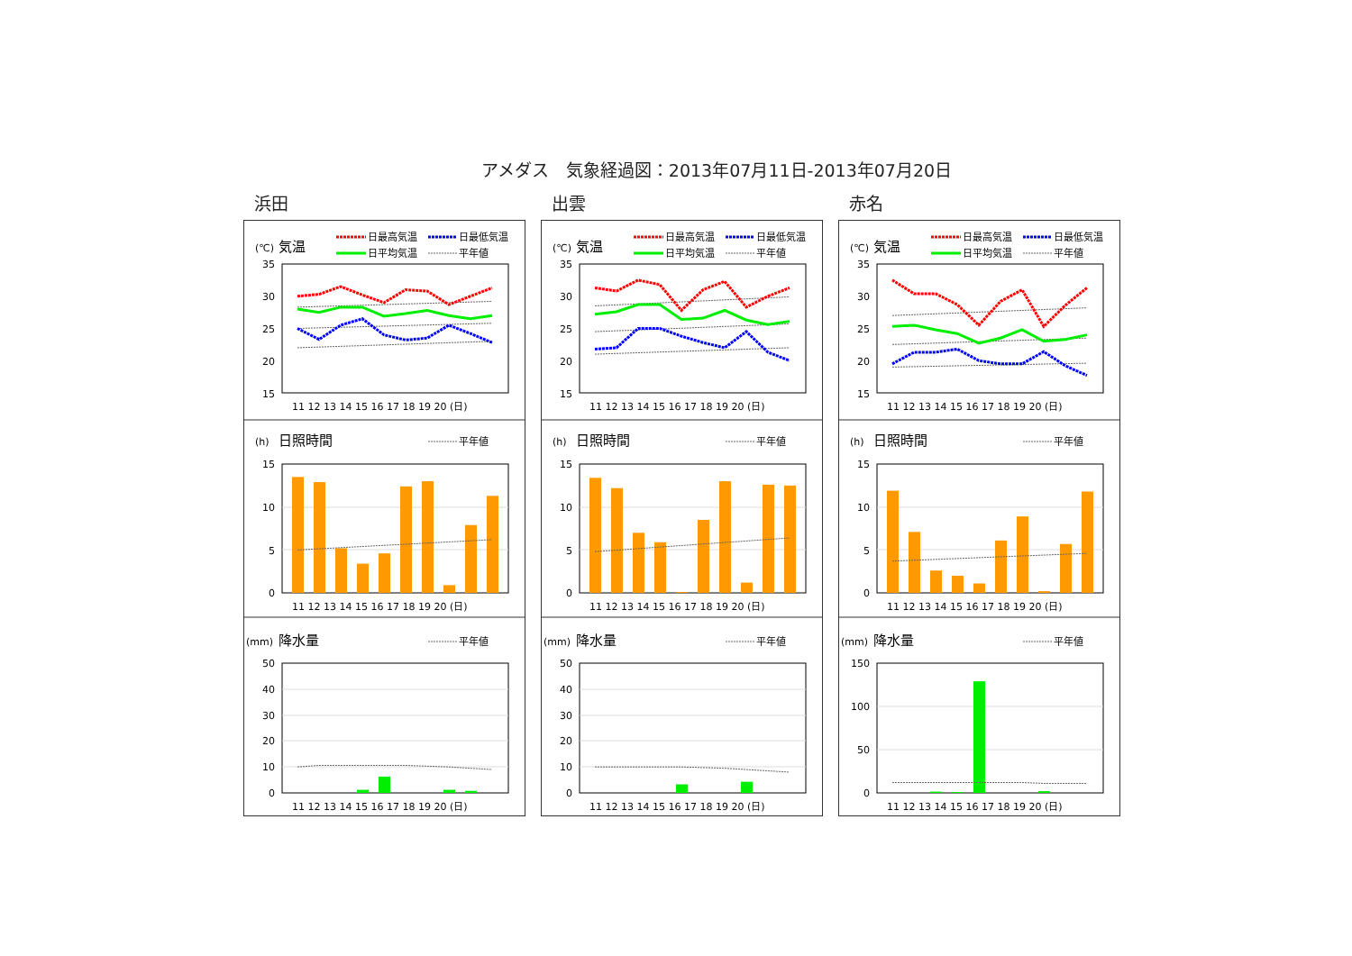アメダス　気象経過図：2013年07月11日-2013年07月20日
浜田
(℃)
気温
日最高気温
日最低気温
日平均気温
平年値
35
30
25
20
15
11 12 13 14 15 16 17 18 19 20 (日)
(h)
日照時間
平年値
15
10
5
0
11 12 13 14 15 16 17 18 19 20 (日)
(mm)
降水量
平年値
50
40
30
20
10
0
11 12 13 14 15 16 17 18 19 20 (日)
出雲
(℃)
気温
日最高気温
日最低気温
日平均気温
平年値
35
30
25
20
15
11 12 13 14 15 16 17 18 19 20 (日)
(h)
日照時間
平年値
15
10
5
0
11 12 13 14 15 16 17 18 19 20 (日)
(mm)
降水量
平年値
50
40
30
20
10
0
11 12 13 14 15 16 17 18 19 20 (日)
赤名
(℃)
気温
日最高気温
日最低気温
日平均気温
平年値
35
30
25
20
15
11 12 13 14 15 16 17 18 19 20 (日)
(h)
日照時間
平年値
15
10
5
0
11 12 13 14 15 16 17 18 19 20 (日)
(mm)
降水量
平年値
150
100
50
0
11 12 13 14 15 16 17 18 19 20 (日)